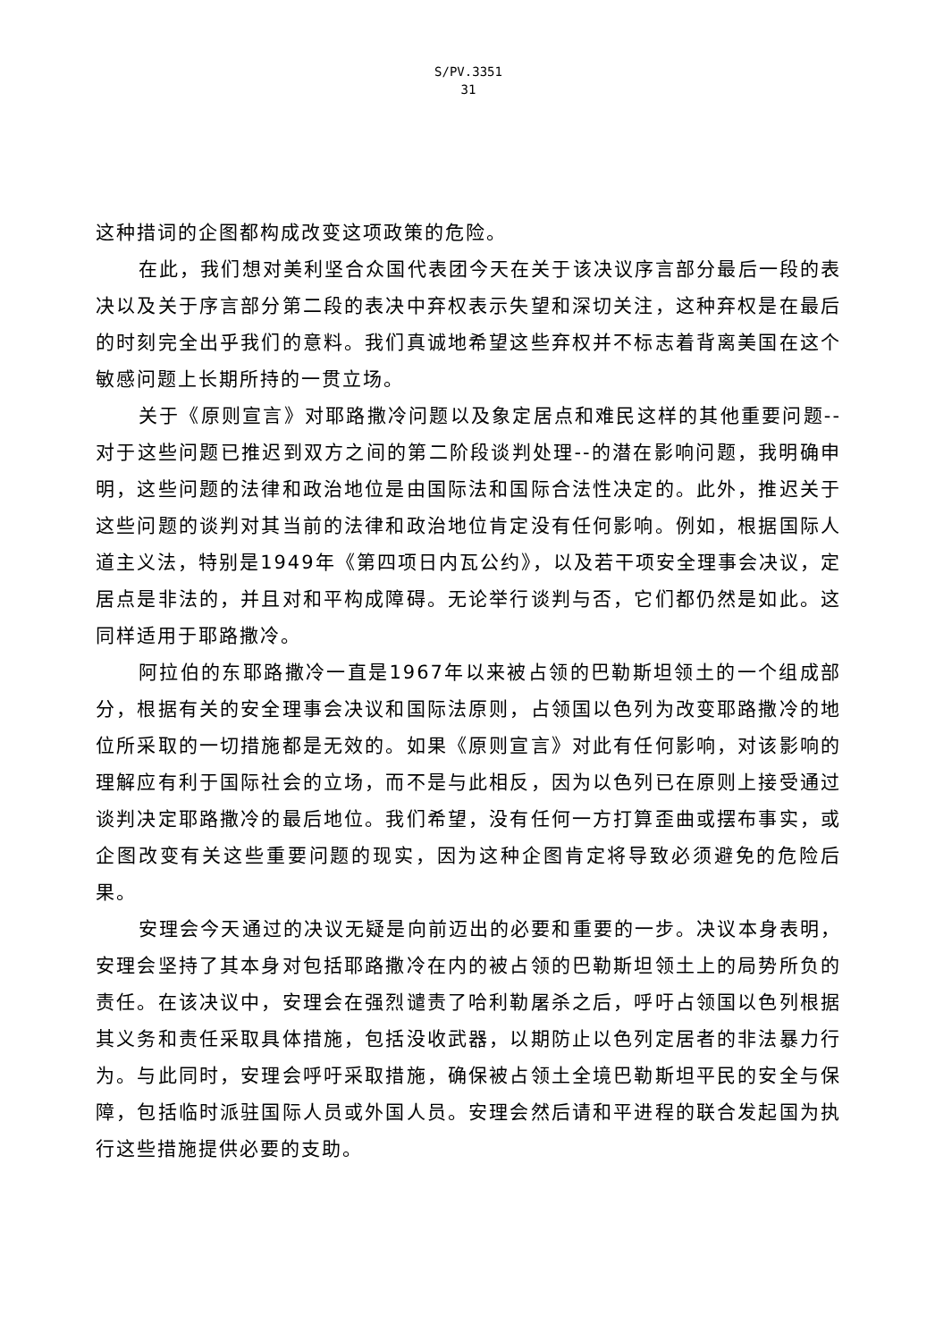S/PV.3351
31
这种措词的企图都构成改变这项政策的危险。
在此，我们想对美利坚合众国代表团今天在关于该决议序言部分最后一段的表决以及关于序言部分第二段的表决中弃权表示失望和深切关注，这种弃权是在最后的时刻完全出乎我们的意料。我们真诚地希望这些弃权并不标志着背离美国在这个敏感问题上长期所持的一贯立场。
关于《原则宣言》对耶路撒冷问题以及象定居点和难民这样的其他重要问题--对于这些问题已推迟到双方之间的第二阶段谈判处理--的潜在影响问题，我明确申明，这些问题的法律和政治地位是由国际法和国际合法性决定的。此外，推迟关于这些问题的谈判对其当前的法律和政治地位肯定没有任何影响。例如，根据国际人道主义法，特别是1949年《第四项日内瓦公约》，以及若干项安全理事会决议，定居点是非法的，并且对和平构成障碍。无论举行谈判与否，它们都仍然是如此。这同样适用于耶路撒冷。
阿拉伯的东耶路撒冷一直是1967年以来被占领的巴勒斯坦领土的一个组成部分，根据有关的安全理事会决议和国际法原则，占领国以色列为改变耶路撒冷的地位所采取的一切措施都是无效的。如果《原则宣言》对此有任何影响，对该影响的理解应有利于国际社会的立场，而不是与此相反，因为以色列已在原则上接受通过谈判决定耶路撒冷的最后地位。我们希望，没有任何一方打算歪曲或摆布事实，或企图改变有关这些重要问题的现实，因为这种企图肯定将导致必须避免的危险后果。
安理会今天通过的决议无疑是向前迈出的必要和重要的一步。决议本身表明，安理会坚持了其本身对包括耶路撒冷在内的被占领的巴勒斯坦领土上的局势所负的责任。在该决议中，安理会在强烈谴责了哈利勒屠杀之后，呼吁占领国以色列根据其义务和责任采取具体措施，包括没收武器，以期防止以色列定居者的非法暴力行为。与此同时，安理会呼吁采取措施，确保被占领土全境巴勒斯坦平民的安全与保障，包括临时派驻国际人员或外国人员。安理会然后请和平进程的联合发起国为执行这些措施提供必要的支助。